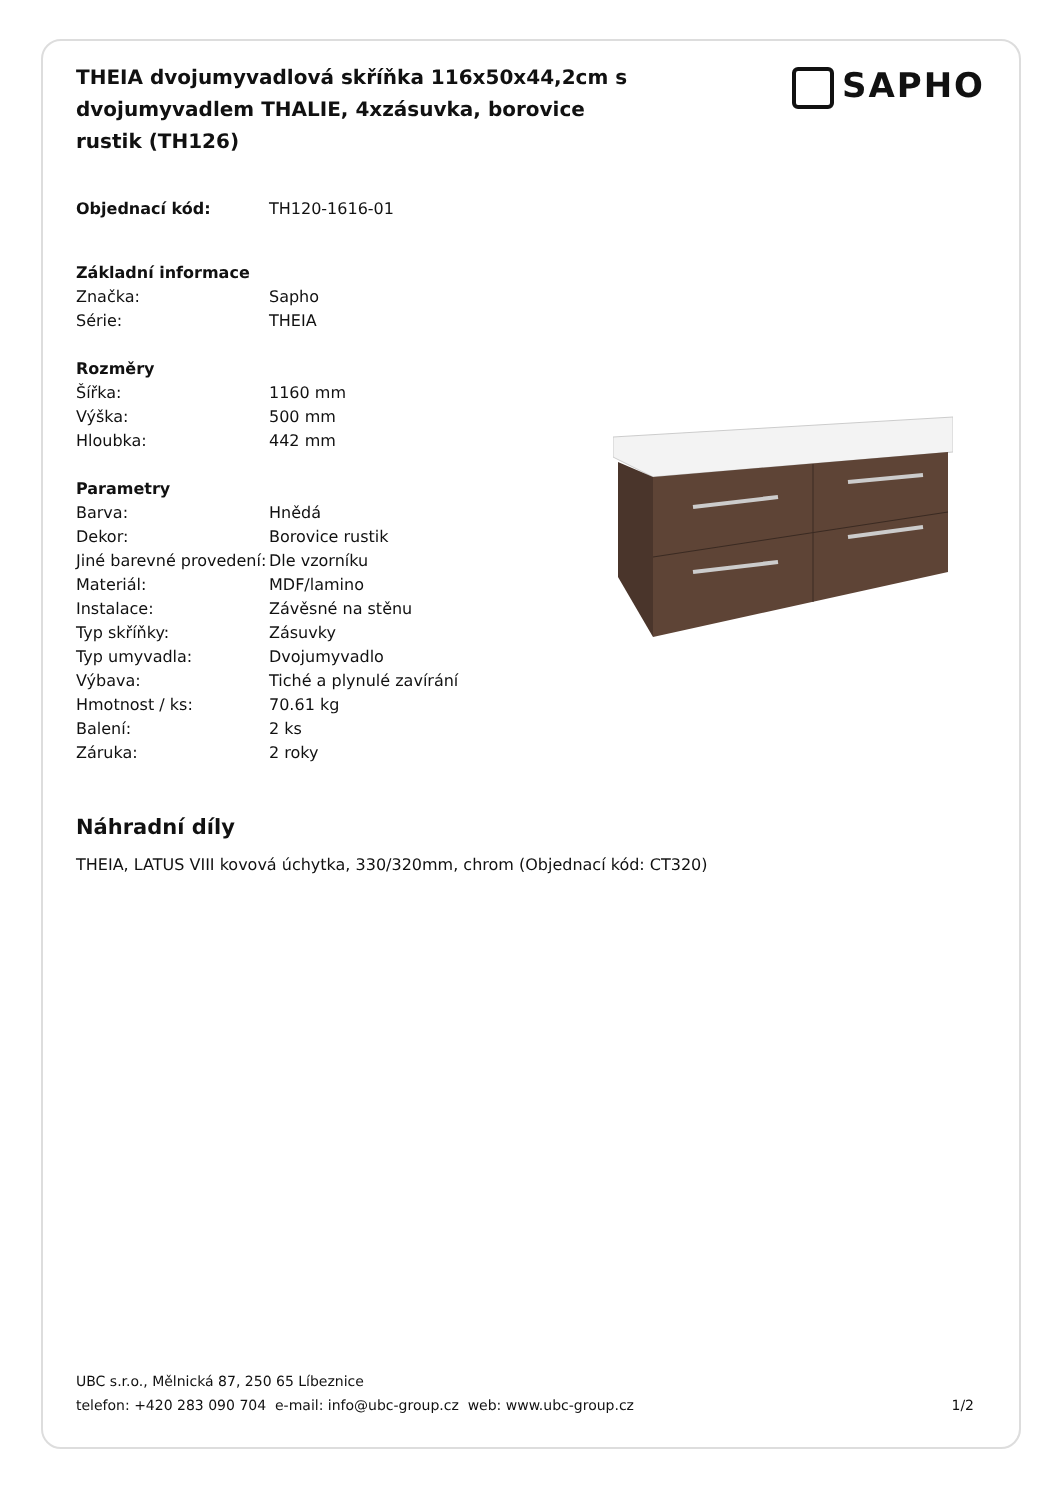THEIA dvojumyvadlová skříňka 116x50x44,2cm s dvojumyvadlem THALIE, 4xzásuvka, borovice rustik (TH126)
SAPHO
| Objednací kód: | TH120-1616-01 |
| Základní informace | |
| Značka: | Sapho |
| Série: | THEIA |
| Rozměry | |
| Šířka: | 1160 mm |
| Výška: | 500 mm |
| Hloubka: | 442 mm |
| Parametry | |
| Barva: | Hnědá |
| Dekor: | Borovice rustik |
| Jiné barevné provedení: | Dle vzorníku |
| Materiál: | MDF/lamino |
| Instalace: | Závěsné na stěnu |
| Typ skříňky: | Zásuvky |
| Typ umyvadla: | Dvojumyvadlo |
| Výbava: | Tiché a plynulé zavírání |
| Hmotnost / ks: | 70.61 kg |
| Balení: | 2 ks |
| Záruka: | 2 roky |
Náhradní díly
THEIA, LATUS VIII kovová úchytka, 330/320mm, chrom (Objednací kód: CT320)
UBC s.r.o., Mělnická 87, 250 65 Líbeznice
telefon: +420 283 090 704 e-mail: info@ubc-group.cz web: www.ubc-group.cz 1/2